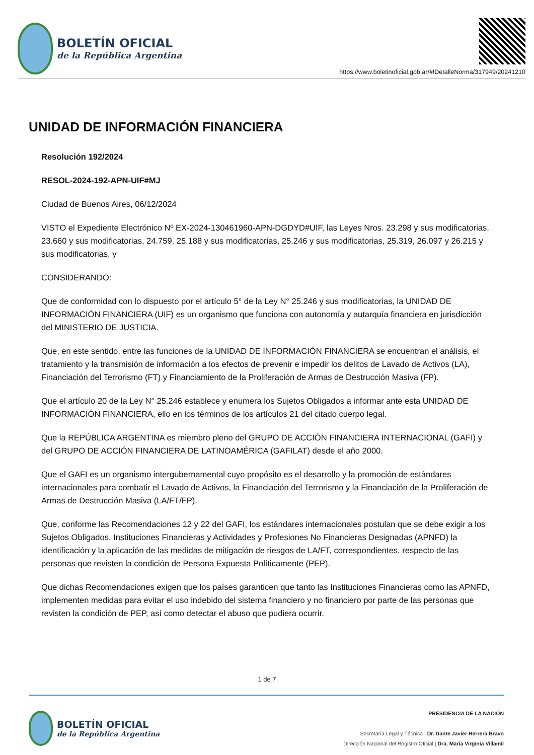BOLETÍN OFICIAL
de la República Argentina
https://www.boletinoficial.gob.ar/#!DetalleNorma/317949/20241210
UNIDAD DE INFORMACIÓN FINANCIERA
Resolución 192/2024
RESOL-2024-192-APN-UIF#MJ
Ciudad de Buenos Aires, 06/12/2024
VISTO el Expediente Electrónico Nº EX-2024-130461960-APN-DGDYD#UIF, las Leyes Nros. 23.298 y sus modificatorias, 23.660 y sus modificatorias, 24.759, 25.188 y sus modificatorias, 25.246 y sus modificatorias, 25.319, 26.097 y 26.215 y sus modificatorias, y
CONSIDERANDO:
Que de conformidad con lo dispuesto por el artículo 5° de la Ley N° 25.246 y sus modificatorias, la UNIDAD DE INFORMACIÓN FINANCIERA (UIF) es un organismo que funciona con autonomía y autarquía financiera en jurisdicción del MINISTERIO DE JUSTICIA.
Que, en este sentido, entre las funciones de la UNIDAD DE INFORMACIÓN FINANCIERA se encuentran el análisis, el tratamiento y la transmisión de información a los efectos de prevenir e impedir los delitos de Lavado de Activos (LA), Financiación del Terrorismo (FT) y Financiamiento de la Proliferación de Armas de Destrucción Masiva (FP).
Que el artículo 20 de la Ley N° 25.246 establece y enumera los Sujetos Obligados a informar ante esta UNIDAD DE INFORMACIÓN FINANCIERA, ello en los términos de los artículos 21 del citado cuerpo legal.
Que la REPÚBLICA ARGENTINA es miembro pleno del GRUPO DE ACCIÓN FINANCIERA INTERNACIONAL (GAFI) y del GRUPO DE ACCIÓN FINANCIERA DE LATINOAMÉRICA (GAFILAT) desde el año 2000.
Que el GAFI es un organismo intergubernamental cuyo propósito es el desarrollo y la promoción de estándares internacionales para combatir el Lavado de Activos, la Financiación del Terrorismo y la Financiación de la Proliferación de Armas de Destrucción Masiva (LA/FT/FP).
Que, conforme las Recomendaciones 12 y 22 del GAFI, los estándares internacionales postulan que se debe exigir a los Sujetos Obligados, Instituciones Financieras y Actividades y Profesiones No Financieras Designadas (APNFD) la identificación y la aplicación de las medidas de mitigación de riesgos de LA/FT, correspondientes, respecto de las personas que revisten la condición de Persona Expuesta Políticamente (PEP).
Que dichas Recomendaciones exigen que los países garanticen que tanto las Instituciones Financieras como las APNFD, implementen medidas para evitar el uso indebido del sistema financiero y no financiero por parte de las personas que revisten la condición de PEP, así como detectar el abuso que pudiera ocurrir.
1 de 7
BOLETÍN OFICIAL
de la República Argentina
PRESIDENCIA DE LA NACIÓN
Secretaría Legal y Técnica | Dr. Dante Javier Herrera Bravo
Dirección Nacional del Registro Oficial | Dra. María Virginia Villamil